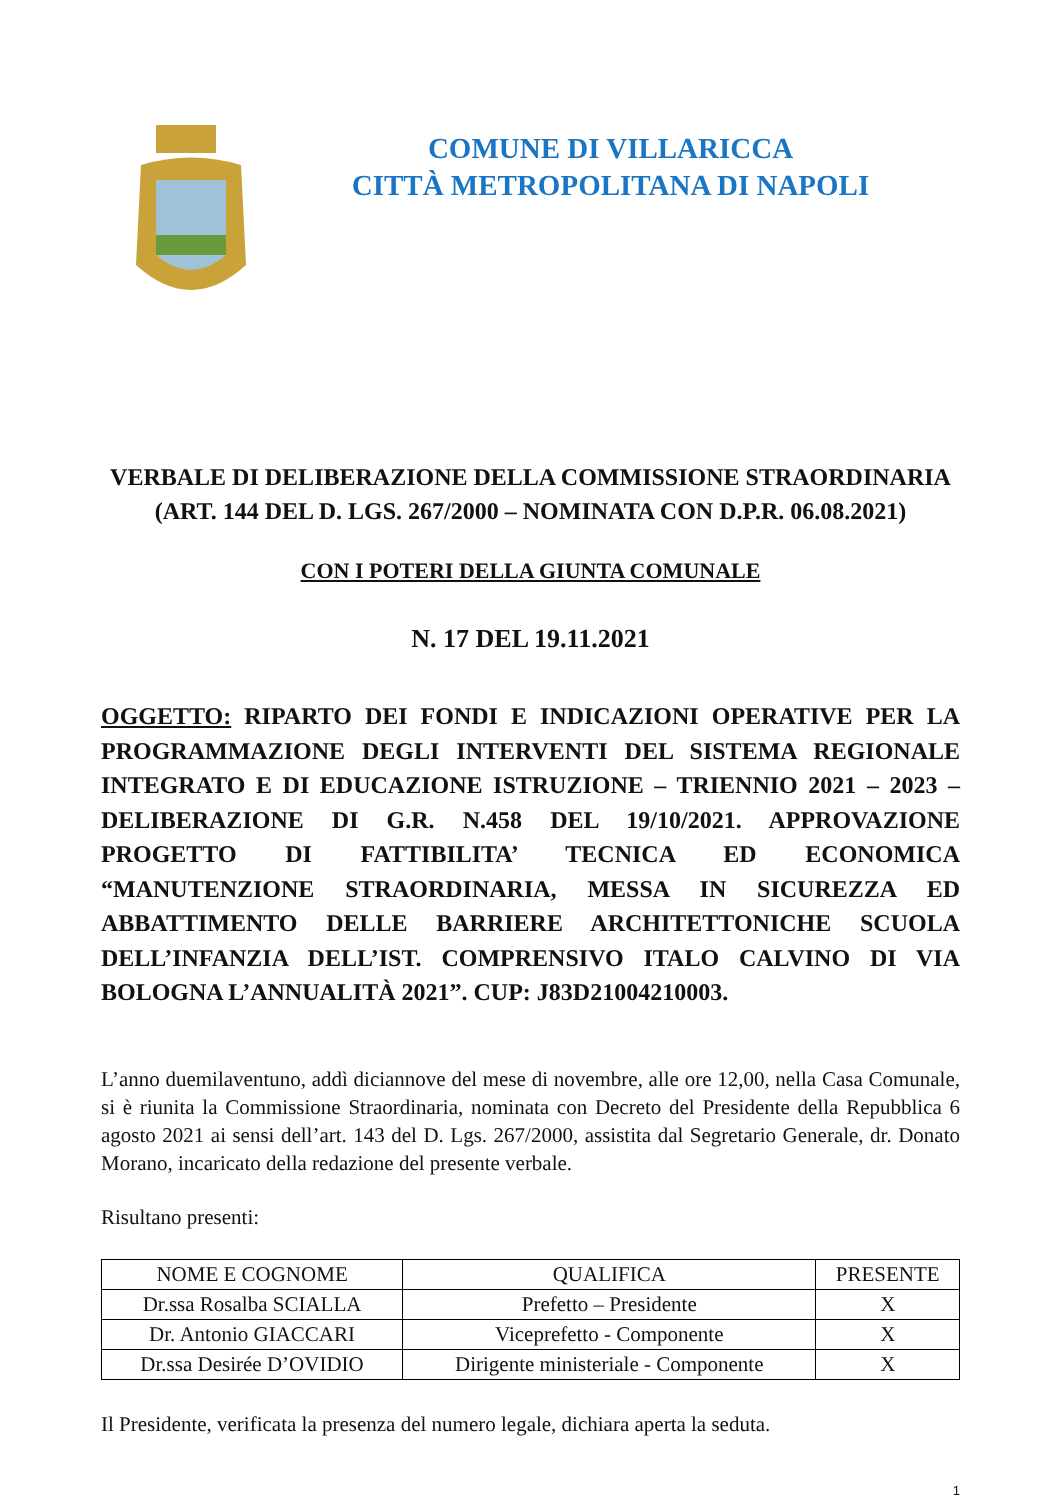COMUNE DI VILLARICCA
CITTÀ METROPOLITANA DI NAPOLI
VERBALE DI DELIBERAZIONE DELLA COMMISSIONE STRAORDINARIA
(ART. 144 DEL D. LGS. 267/2000 – NOMINATA CON D.P.R. 06.08.2021)
CON I POTERI DELLA GIUNTA COMUNALE
N. 17 DEL 19.11.2021
OGGETTO: RIPARTO DEI FONDI E INDICAZIONI OPERATIVE PER LA PROGRAMMAZIONE DEGLI INTERVENTI DEL SISTEMA REGIONALE INTEGRATO E DI EDUCAZIONE ISTRUZIONE – TRIENNIO 2021 – 2023 – DELIBERAZIONE DI G.R. N.458 DEL 19/10/2021. APPROVAZIONE PROGETTO DI FATTIBILITA’ TECNICA ED ECONOMICA “MANUTENZIONE STRAORDINARIA, MESSA IN SICUREZZA ED ABBATTIMENTO DELLE BARRIERE ARCHITETTONICHE SCUOLA DELL’INFANZIA DELL’IST. COMPRENSIVO ITALO CALVINO DI VIA BOLOGNA L’ANNUALITÀ 2021”. CUP: J83D21004210003.
L’anno duemilaventuno, addì diciannove del mese di novembre, alle ore 12,00, nella Casa Comunale, si è riunita la Commissione Straordinaria, nominata con Decreto del Presidente della Repubblica 6 agosto 2021 ai sensi dell’art. 143 del D. Lgs. 267/2000, assistita dal Segretario Generale, dr. Donato Morano, incaricato della redazione del presente verbale.
Risultano presenti:
| NOME E COGNOME | QUALIFICA | PRESENTE |
| --- | --- | --- |
| Dr.ssa Rosalba SCIALLA | Prefetto – Presidente | X |
| Dr. Antonio GIACCARI | Viceprefetto - Componente | X |
| Dr.ssa Desirée D’OVIDIO | Dirigente ministeriale - Componente | X |
Il Presidente, verificata la presenza del numero legale, dichiara aperta la seduta.
1